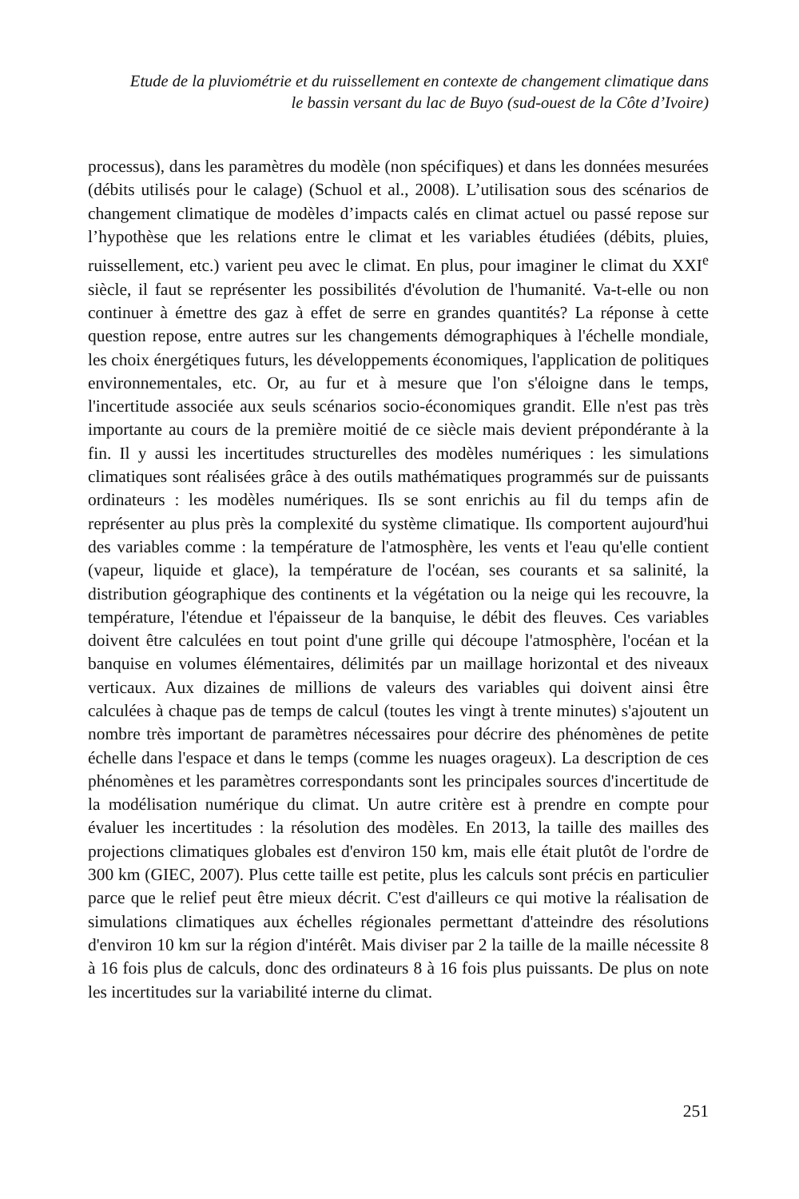Etude de la pluviométrie et du ruissellement en contexte de changement climatique dans
le bassin versant du lac de Buyo (sud-ouest de la Côte d’Ivoire)
processus), dans les paramètres du modèle (non spécifiques) et dans les données mesurées (débits utilisés pour le calage) (Schuol et al., 2008). L’utilisation sous des scénarios de changement climatique de modèles d’impacts calés en climat actuel ou passé repose sur l’hypothèse que les relations entre le climat et les variables étudiées (débits, pluies, ruissellement, etc.) varient peu avec le climat. En plus, pour imaginer le climat du XXI<sup>e</sup> siècle, il faut se représenter les possibilités d'évolution de l'humanité. Va-t-elle ou non continuer à émettre des gaz à effet de serre en grandes quantités? La réponse à cette question repose, entre autres sur les changements démographiques à l'échelle mondiale, les choix énergétiques futurs, les développements économiques, l'application de politiques environnementales, etc. Or, au fur et à mesure que l'on s'éloigne dans le temps, l'incertitude associée aux seuls scénarios socio-économiques grandit. Elle n'est pas très importante au cours de la première moitié de ce siècle mais devient prépondérante à la fin. Il y aussi les incertitudes structurelles des modèles numériques : les simulations climatiques sont réalisées grâce à des outils mathématiques programmés sur de puissants ordinateurs : les modèles numériques. Ils se sont enrichis au fil du temps afin de représenter au plus près la complexité du système climatique. Ils comportent aujourd'hui des variables comme : la température de l'atmosphère, les vents et l'eau qu'elle contient (vapeur, liquide et glace), la température de l'océan, ses courants et sa salinité, la distribution géographique des continents et la végétation ou la neige qui les recouvre, la température, l'étendue et l'épaisseur de la banquise, le débit des fleuves. Ces variables doivent être calculées en tout point d'une grille qui découpe l'atmosphère, l'océan et la banquise en volumes élémentaires, délimités par un maillage horizontal et des niveaux verticaux. Aux dizaines de millions de valeurs des variables qui doivent ainsi être calculées à chaque pas de temps de calcul (toutes les vingt à trente minutes) s'ajoutent un nombre très important de paramètres nécessaires pour décrire des phénomènes de petite échelle dans l'espace et dans le temps (comme les nuages orageux). La description de ces phénomènes et les paramètres correspondants sont les principales sources d'incertitude de la modélisation numérique du climat. Un autre critère est à prendre en compte pour évaluer les incertitudes : la résolution des modèles. En 2013, la taille des mailles des projections climatiques globales est d'environ 150 km, mais elle était plutôt de l'ordre de 300 km (GIEC, 2007). Plus cette taille est petite, plus les calculs sont précis en particulier parce que le relief peut être mieux décrit. C'est d'ailleurs ce qui motive la réalisation de simulations climatiques aux échelles régionales permettant d'atteindre des résolutions d'environ 10 km sur la région d'intérêt. Mais diviser par 2 la taille de la maille nécessite 8 à 16 fois plus de calculs, donc des ordinateurs 8 à 16 fois plus puissants. De plus on note les incertitudes sur la variabilité interne du climat.
251